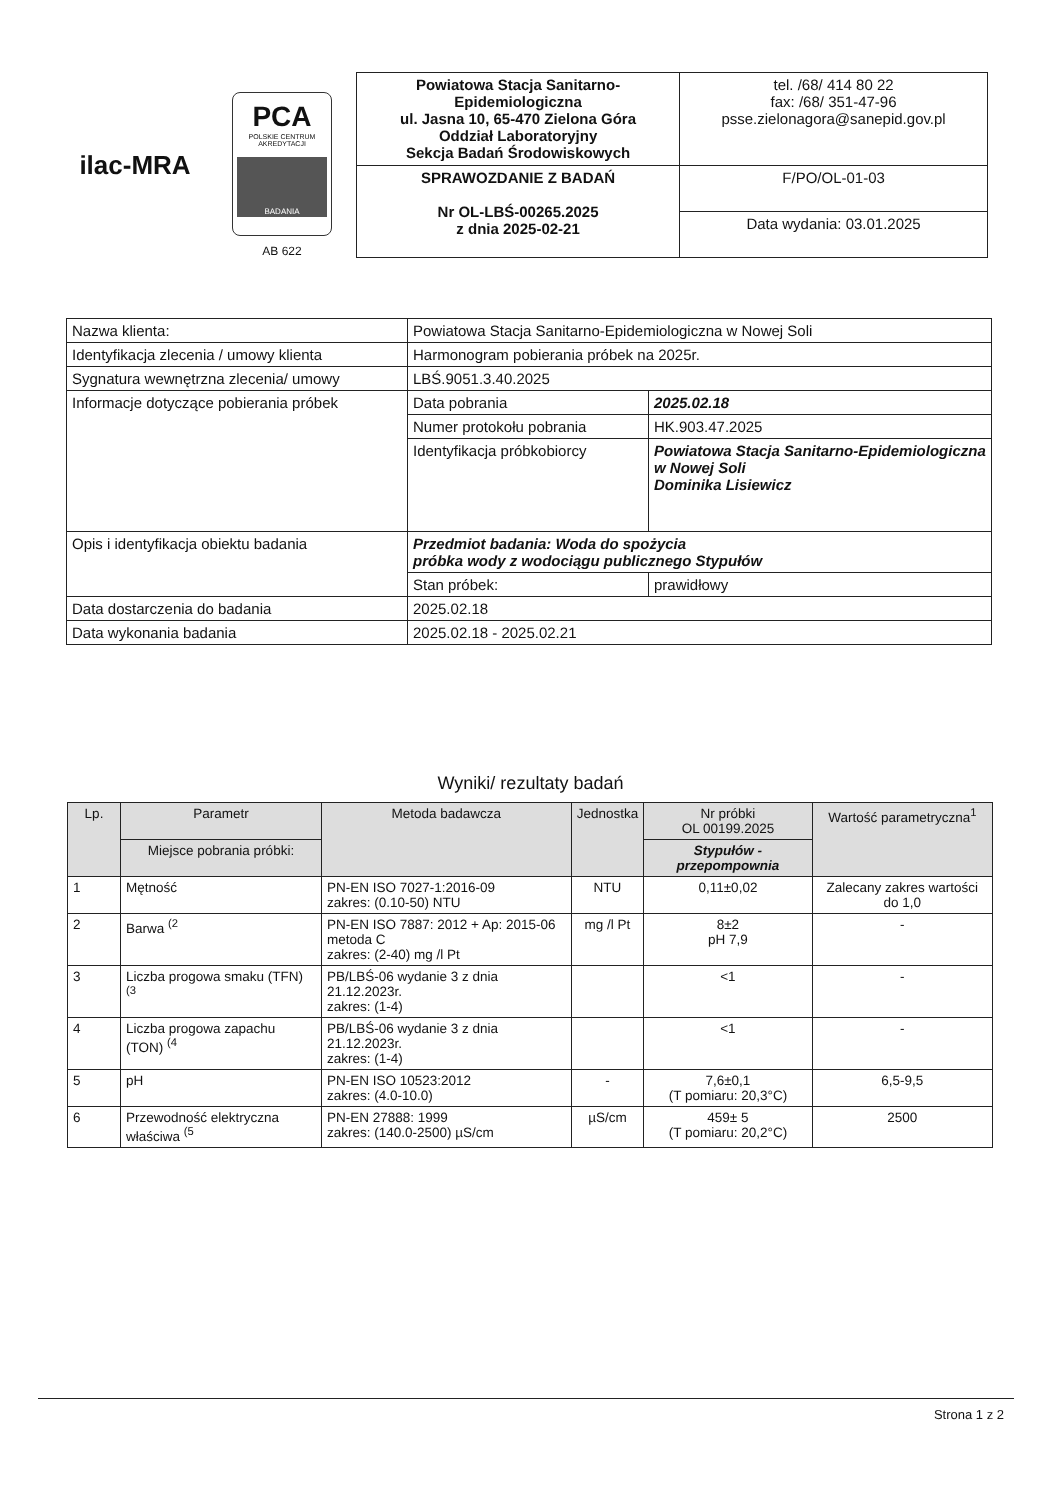ilac-MRA
PCA
POLSKIE CENTRUM AKREDYTACJI
BADANIA
AB 622
| Powiatowa Stacja Sanitarno- Epidemiologiczna ul. Jasna 10, 65-470 Zielona Góra Oddział Laboratoryjny Sekcja Badań Środowiskowych | tel. /68/ 414 80 22 fax: /68/ 351-47-96 psse.zielonagora@sanepid.gov.pl |
| SPRAWOZDANIE Z BADAŃ Nr OL-LBŚ-00265.2025 z dnia 2025-02-21 | F/PO/OL-01-03 |
| | Data wydania: 03.01.2025 |
| Nazwa klienta: | Powiatowa Stacja Sanitarno-Epidemiologiczna w Nowej Soli | |
| Identyfikacja zlecenia / umowy klienta | Harmonogram pobierania próbek na 2025r. | |
| Sygnatura wewnętrzna zlecenia/ umowy | LBŚ.9051.3.40.2025 | |
| Informacje dotyczące pobierania próbek | Data pobrania | 2025.02.18 |
| | Numer protokołu pobrania | HK.903.47.2025 |
| | Identyfikacja próbkobiorcy | Powiatowa Stacja Sanitarno-Epidemiologiczna w Nowej Soli Dominika Lisiewicz |
| Opis i identyfikacja obiektu badania | Przedmiot badania: Woda do spożycia próbka wody z wodociągu publicznego Stypułów | |
| | Stan próbek: | prawidłowy |
| Data dostarczenia do badania | 2025.02.18 | |
| Data wykonania badania | 2025.02.18 - 2025.02.21 | |
Wyniki/ rezultaty badań
| Lp. | Parametr | Metoda badawcza | Jednostka | Nr próbki OL 00199.2025 | Wartość parametryczna<sup>1</sup> |
| --- | --- | --- | --- | --- | --- |
| | Miejsce pobrania próbki: | | | Stypułów - przepompownia | |
| 1 | Mętność | PN-EN ISO 7027-1:2016-09 zakres: (0.10-50) NTU | NTU | 0,11±0,02 | Zalecany zakres wartości do 1,0 |
| 2 | Barwa <sup>(2</sup> | PN-EN ISO 7887: 2012 + Ap: 2015-06 metoda C zakres: (2-40) mg /l Pt | mg /l Pt | 8±2 pH 7,9 | - |
| 3 | Liczba progowa smaku (TFN) <sup>(3</sup> | PB/LBŚ-06 wydanie 3 z dnia 21.12.2023r. zakres: (1-4) | | <1 | - |
| 4 | Liczba progowa zapachu (TON) <sup>(4</sup> | PB/LBŚ-06 wydanie 3 z dnia 21.12.2023r. zakres: (1-4) | | <1 | - |
| 5 | pH | PN-EN ISO 10523:2012 zakres: (4.0-10.0) | - | 7,6±0,1 (T pomiaru: 20,3°C) | 6,5-9,5 |
| 6 | Przewodność elektryczna właściwa <sup>(5</sup> | PN-EN 27888: 1999 zakres: (140.0-2500) µS/cm | µS/cm | 459± 5 (T pomiaru: 20,2°C) | 2500 |
Strona 1 z 2